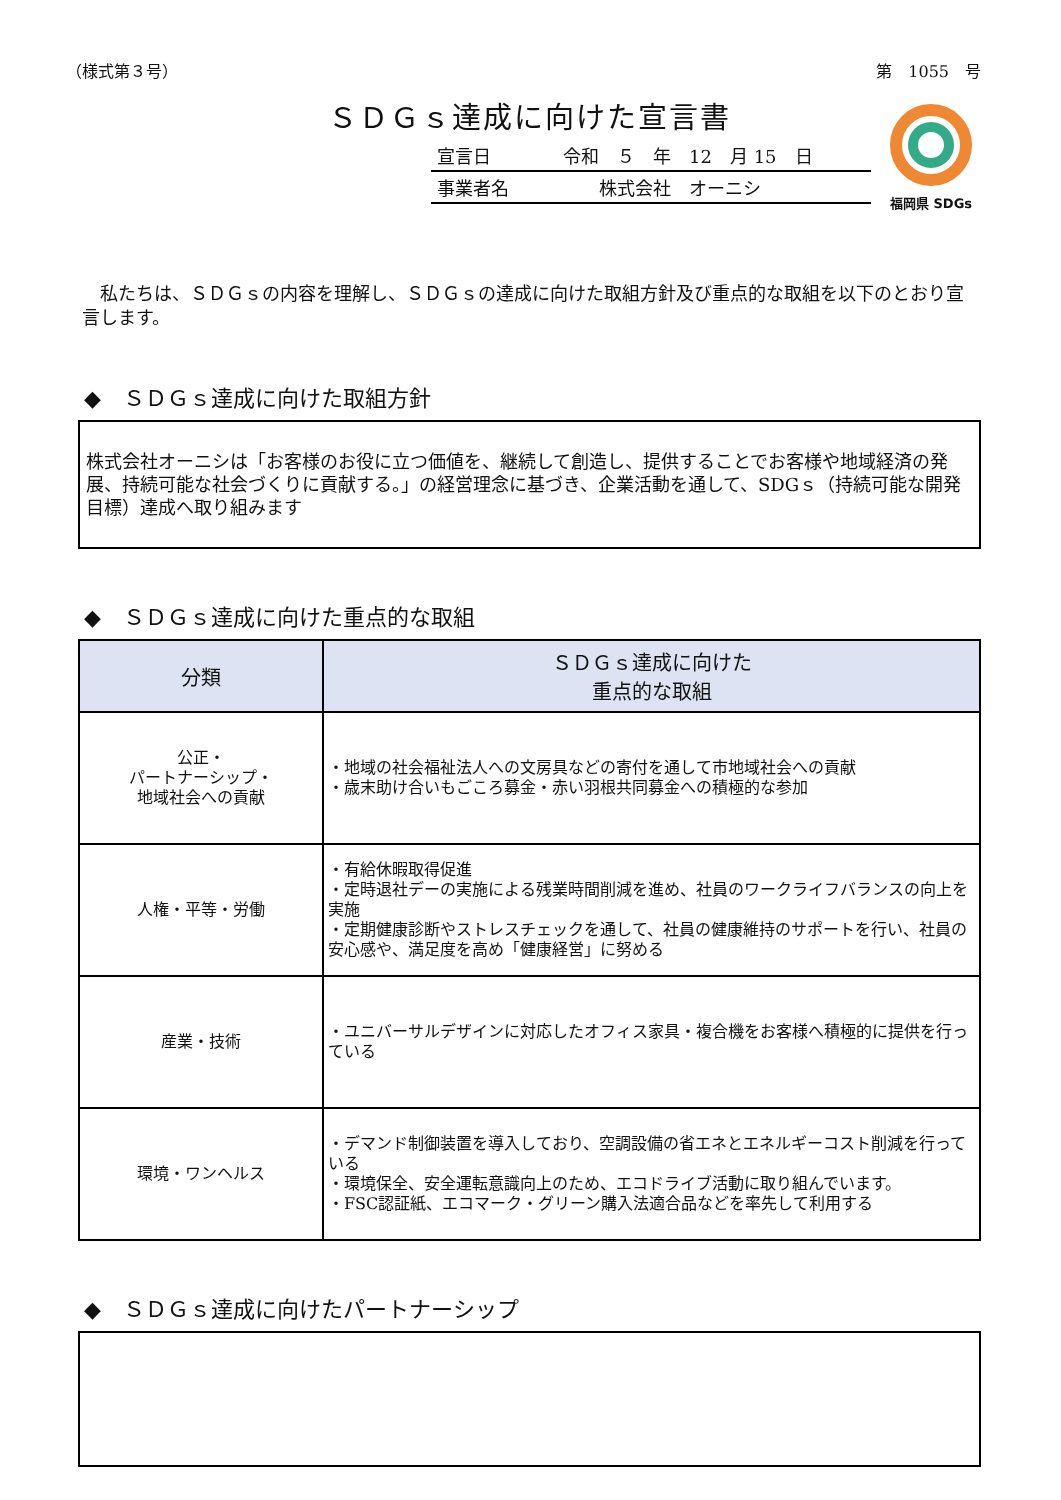（様式第３号） 第　1055　号
ＳＤＧｓ達成に向けた宣言書
宣言日　　　　令和　５　年　12　月 15　日
事業者名　　　　　株式会社　オーニシ
福岡県 SDGs
　私たちは、ＳＤＧｓの内容を理解し、ＳＤＧｓの達成に向けた取組方針及び重点的な取組を以下のとおり宣言します。
◆　ＳＤＧｓ達成に向けた取組方針
株式会社オーニシは「お客様のお役に立つ価値を、継続して創造し、提供することでお客様や地域経済の発展、持続可能な社会づくりに貢献する。」の経営理念に基づき、企業活動を通して、SDGｓ（持続可能な開発目標）達成へ取り組みます
◆　ＳＤＧｓ達成に向けた重点的な取組
| 分類 | ＳＤＧｓ達成に向けた 重点的な取組 |
| --- | --- |
| 公正・ パートナーシップ・ 地域社会への貢献 | ・地域の社会福祉法人への文房具などの寄付を通して市地域社会への貢献 ・歳末助け合いもごころ募金・赤い羽根共同募金への積極的な参加 |
| 人権・平等・労働 | ・有給休暇取得促進 ・定時退社デーの実施による残業時間削減を進め、社員のワークライフバランスの向上を実施 ・定期健康診断やストレスチェックを通して、社員の健康維持のサポートを行い、社員の安心感や、満足度を高め「健康経営」に努める |
| 産業・技術 | ・ユニバーサルデザインに対応したオフィス家具・複合機をお客様へ積極的に提供を行っている |
| 環境・ワンヘルス | ・デマンド制御装置を導入しており、空調設備の省エネとエネルギーコスト削減を行っている ・環境保全、安全運転意識向上のため、エコドライブ活動に取り組んでいます。 ・FSC認証紙、エコマーク・グリーン購入法適合品などを率先して利用する |
◆　ＳＤＧｓ達成に向けたパートナーシップ